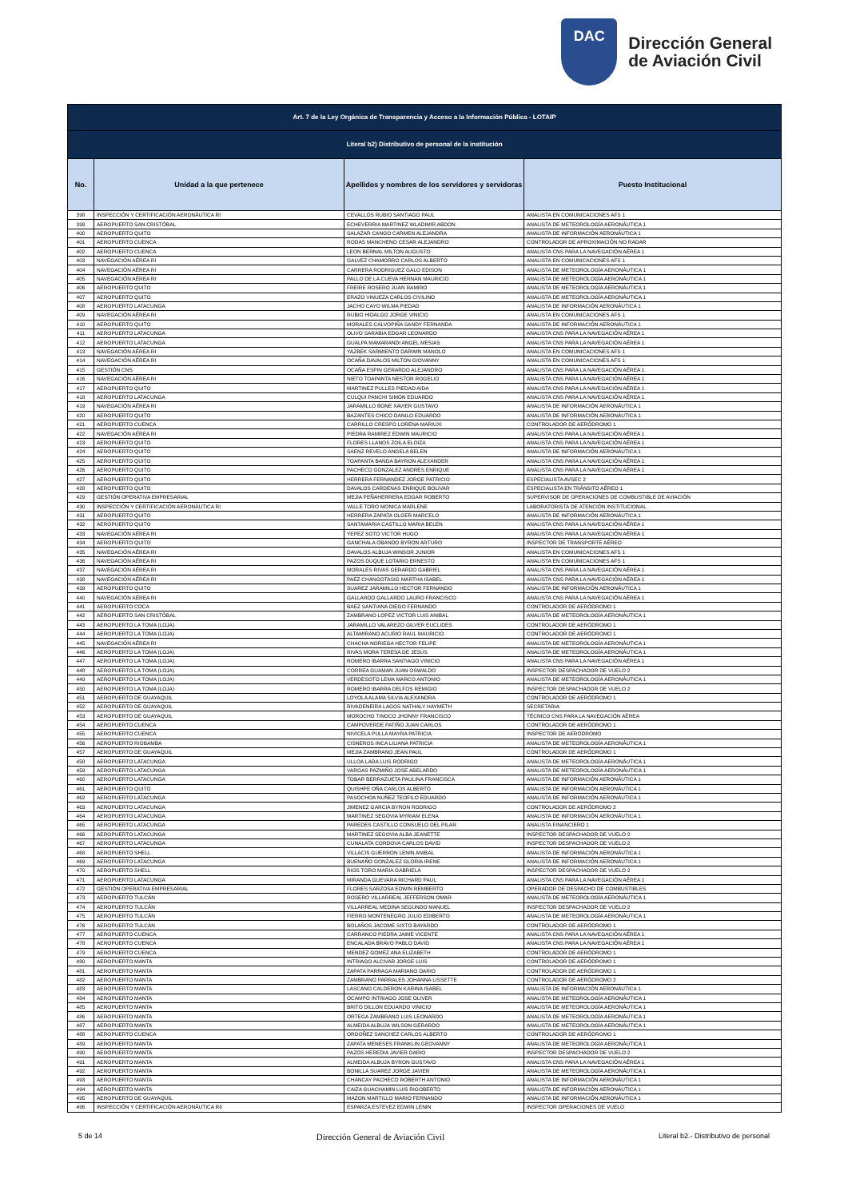DAC
Dirección General
de Aviación Civil
| Art. 7 de la Ley Orgánica de Transparencia y Acceso a la Información Pública - LOTAIP | | | |
| Literal b2) Distributivo de personal de la institución | | | |
| No. | Unidad a la que pertenece | Apellidos y nombres de los servidores y servidoras | Puesto Institucional |
| 398 | INSPECCIÓN Y CERTIFICACIÓN AERONÁUTICA RI | CEVALLOS RUBIO SANTIAGO PAUL | ANALISTA EN COMUNICACIONES AFS 1 |
| 399 | AEROPUERTO SAN CRISTÓBAL | ECHEVERRIA MARTINEZ WLADIMIR ABDON | ANALISTA DE METEOROLOGÍA AERONÁUTICA 1 |
| 400 | AEROPUERTO QUITO | SALAZAR CANGO CARMEN ALEJANDRA | ANALISTA DE INFORMACIÓN AERONÁUTICA 1 |
| 401 | AEROPUERTO CUENCA | RODAS MANCHENO CESAR ALEJANDRO | CONTROLADOR DE APROXIMACIÓN NO RADAR |
| 402 | AEROPUERTO CUENCA | LEON BERNAL MILTON AUGUSTO | ANALISTA CNS PARA LA NAVEGACIÓN AÉREA 1 |
| 403 | NAVEGACIÓN AÉREA RI | GALVEZ CHAMORRO CARLOS ALBERTO | ANALISTA EN COMUNICACIONES AFS 1 |
| 404 | NAVEGACIÓN AÉREA RI | CARRERA RODRIGUEZ GALO EDISON | ANALISTA DE METEOROLOGÍA AERONÁUTICA 1 |
| 405 | NAVEGACIÓN AÉREA RI | PALLO DE LA CUEVA HERNAN MAURICIO | ANALISTA DE METEOROLOGÍA AERONÁUTICA 1 |
| 406 | AEROPUERTO QUITO | FREIRE ROSERO JUAN RAMIRO | ANALISTA DE METEOROLOGÍA AERONÁUTICA 1 |
| 407 | AEROPUERTO QUITO | ERAZO VINUEZA CARLOS CIVILINO | ANALISTA DE METEOROLOGÍA AERONÁUTICA 1 |
| 408 | AEROPUERTO LATACUNGA | JACHO CAYO WILMA PIEDAD | ANALISTA DE INFORMACIÓN AERONÁUTICA 1 |
| 409 | NAVEGACIÓN AÉREA RI | RUBIO HIDALGO JORGE VINICIO | ANALISTA EN COMUNICACIONES AFS 1 |
| 410 | AEROPUERTO QUITO | MORALES CALVOPIÑA SANDY FERNANDA | ANALISTA DE INFORMACIÓN AERONÁUTICA 1 |
| 411 | AEROPUERTO LATACUNGA | OLIVO SARABIA EDGAR LEONARDO | ANALISTA CNS PARA LA NAVEGACIÓN AÉREA 1 |
| 412 | AEROPUERTO LATACUNGA | GUALPA MAMARANDI ANGEL MESIAS | ANALISTA CNS PARA LA NAVEGACIÓN AÉREA 1 |
| 413 | NAVEGACIÓN AÉREA RI | YAZBEK SARMIENTO DARWIN MANOLO | ANALISTA EN COMUNICACIONES AFS 1 |
| 414 | NAVEGACIÓN AÉREA RI | OCAÑA DAVALOS MILTON GIOVANNY | ANALISTA EN COMUNICACIONES AFS 1 |
| 415 | GESTIÓN CNS | OCAÑA ESPIN GERARDO ALEJANDRO | ANALISTA CNS PARA LA NAVEGACIÓN AÉREA 1 |
| 416 | NAVEGACIÓN AÉREA RI | NIETO TOAPANTA NESTOR ROGELIO | ANALISTA CNS PARA LA NAVEGACIÓN AÉREA 1 |
| 417 | AEROPUERTO QUITO | MARTINEZ PULLES PIEDAD AIDA | ANALISTA CNS PARA LA NAVEGACIÓN AÉREA 1 |
| 418 | AEROPUERTO LATACUNGA | CULQUI PANCHI SIMON EDUARDO | ANALISTA CNS PARA LA NAVEGACIÓN AÉREA 1 |
| 419 | NAVEGACIÓN AÉREA RI | JARAMILLO BONE XAVIER GUSTAVO | ANALISTA DE INFORMACIÓN AERONÁUTICA 1 |
| 420 | AEROPUERTO QUITO | BAZANTES CHICO DANILO EDUARDO | ANALISTA DE INFORMACIÓN AERONÁUTICA 1 |
| 421 | AEROPUERTO CUENCA | CARRILLO CRESPO LORENA MARIUXI | CONTROLADOR DE AERÓDROMO 1 |
| 422 | NAVEGACIÓN AÉREA RI | PIEDRA RAMIREZ EDWIN MAURICIO | ANALISTA CNS PARA LA NAVEGACIÓN AÉREA 1 |
| 423 | AEROPUERTO QUITO | FLORES LLANOS ZOILA ELOIZA | ANALISTA CNS PARA LA NAVEGACIÓN AÉREA 1 |
| 424 | AEROPUERTO QUITO | SAENZ REVELO ANGELA BELEN | ANALISTA DE INFORMACIÓN AERONÁUTICA 1 |
| 425 | AEROPUERTO QUITO | TOAPANTA BANDA BAYRON ALEXANDER | ANALISTA CNS PARA LA NAVEGACIÓN AÉREA 1 |
| 426 | AEROPUERTO QUITO | PACHECO GONZALEZ ANDRES ENRIQUE | ANALISTA CNS PARA LA NAVEGACIÓN AÉREA 1 |
| 427 | AEROPUERTO QUITO | HERRERA FERNANDEZ JORGE PATRICIO | ESPECIALISTA AVSEC 2 |
| 428 | AEROPUERTO QUITO | DAVALOS CARDENAS ENRIQUE BOLIVAR | ESPECIALISTA EN TRÁNSITO AÉREO 1 |
| 429 | GESTIÓN OPERATIVA EMPRESARIAL | MEJIA PEÑAHERRERA EDGAR ROBERTO | SUPERVISOR DE OPERACIONES DE COMBUSTIBLE DE AVIACIÓN |
| 430 | INSPECCIÓN Y CERTIFICACIÓN AERONÁUTICA RI | VALLE TORO MONICA MARLENE | LABORATORISTA DE ATENCIÓN INSTITUCIONAL |
| 431 | AEROPUERTO QUITO | HERRERA ZAPATA OLGER MARCELO | ANALISTA DE INFORMACIÓN AERONÁUTICA 1 |
| 432 | AEROPUERTO QUITO | SANTAMARIA CASTILLO MARIA BELEN | ANALISTA CNS PARA LA NAVEGACIÓN AÉREA 1 |
| 433 | NAVEGACIÓN AÉREA RI | YEPEZ SOTO VICTOR HUGO | ANALISTA CNS PARA LA NAVEGACIÓN AÉREA 1 |
| 434 | AEROPUERTO QUITO | GANCHALA OBANDO BYRON ARTURO | INSPECTOR DE TRANSPORTE AÉREO |
| 435 | NAVEGACIÓN AÉREA RI | DAVALOS ALBUJA WINSOR JUNIOR | ANALISTA EN COMUNICACIONES AFS 1 |
| 436 | NAVEGACIÓN AÉREA RI | PAZOS DUQUE LOTARIO ERNESTO | ANALISTA EN COMUNICACIONES AFS 1 |
| 437 | NAVEGACIÓN AÉREA RI | MORALES RIVAS GERARDO GABRIEL | ANALISTA CNS PARA LA NAVEGACIÓN AÉREA 1 |
| 438 | NAVEGACIÓN AÉREA RI | PAEZ CHANGOTASIG MARTHA ISABEL | ANALISTA CNS PARA LA NAVEGACIÓN AÉREA 1 |
| 439 | AEROPUERTO QUITO | SUAREZ JARAMILLO HECTOR FERNANDO | ANALISTA DE INFORMACIÓN AERONÁUTICA 1 |
| 440 | NAVEGACIÓN AÉREA RI | GALLARDO GALLARDO LAURO FRANCISCO | ANALISTA CNS PARA LA NAVEGACIÓN AÉREA 1 |
| 441 | AEROPUERTO COCA | BAEZ SANTIANA DIEGO FERNANDO | CONTROLADOR DE AERÓDROMO 1 |
| 442 | AEROPUERTO SAN CRISTÓBAL | ZAMBRANO LOPEZ VICTOR LUIS ANIBAL | ANALISTA DE METEOROLOGÍA AERONÁUTICA 1 |
| 443 | AEROPUERTO LA TOMA (LOJA) | JARAMILLO VALAREZO GILVER EUCLIDES | CONTROLADOR DE AERÓDROMO 1 |
| 444 | AEROPUERTO LA TOMA (LOJA) | ALTAMIRANO ACURIO RAUL MAURICIO | CONTROLADOR DE AERÓDROMO 1 |
| 445 | NAVEGACIÓN AÉREA RI | CHACHA NORIEGA HECTOR FELIPE | ANALISTA DE METEOROLOGÍA AERONÁUTICA 1 |
| 446 | AEROPUERTO LA TOMA (LOJA) | RIVAS MORA TERESA DE JESUS | ANALISTA DE METEOROLOGÍA AERONÁUTICA 1 |
| 447 | AEROPUERTO LA TOMA (LOJA) | ROMERO IBARRA SANTIAGO VINICIO | ANALISTA CNS PARA LA NAVEGACIÓN AÉREA 1 |
| 448 | AEROPUERTO LA TOMA (LOJA) | CORREA GUAMAN JUAN OSWALDO | INSPECTOR DESPACHADOR DE VUELO 2 |
| 449 | AEROPUERTO LA TOMA (LOJA) | VERDESOTO LEMA MARCO ANTONIO | ANALISTA DE METEOROLOGÍA AERONÁUTICA 1 |
| 450 | AEROPUERTO LA TOMA (LOJA) | ROMERO IBARRA DELFOS REMIGIO | INSPECTOR DESPACHADOR DE VUELO 2 |
| 451 | AEROPUERTO DE GUAYAQUIL | LOYOLA ALAMA SILVIA ALEXANDRA | CONTROLADOR DE AERÓDROMO 1 |
| 452 | AEROPUERTO DE GUAYAQUIL | RIVADENEIRA LAGOS NATHALY HAYMETH | SECRETARIA |
| 453 | AEROPUERTO DE GUAYAQUIL | MOROCHO TINOCO JHONNY FRANCISCO | TÉCNICO CNS PARA LA NAVEGACIÓN AÉREA |
| 454 | AEROPUERTO CUENCA | CAMPOVERDE PATIÑO JUAN CARLOS | CONTROLADOR DE AERÓDROMO 1 |
| 455 | AEROPUERTO CUENCA | NIVICELA PULLA MAYRA PATRICIA | INSPECTOR DE AERÓDROMO |
| 456 | AEROPUERTO RIOBAMBA | CISNEROS INCA LILIANA PATRICIA | ANALISTA DE METEOROLOGÍA AERONÁUTICA 1 |
| 457 | AEROPUERTO DE GUAYAQUIL | MEJIA ZAMBRANO JEAN PAUL | CONTROLADOR DE AERÓDROMO 1 |
| 458 | AEROPUERTO LATACUNGA | ULLOA LARA LUIS RODRIGO | ANALISTA DE METEOROLOGÍA AERONÁUTICA 1 |
| 459 | AEROPUERTO LATACUNGA | VARGAS PAZMIÑO JOSE ABELARDO | ANALISTA DE METEOROLOGÍA AERONÁUTICA 1 |
| 460 | AEROPUERTO LATACUNGA | TOBAR BERRAZUETA PAULINA FRANCISCA | ANALISTA DE INFORMACIÓN AERONÁUTICA 1 |
| 461 | AEROPUERTO QUITO | QUISHPE OÑA CARLOS ALBERTO | ANALISTA DE INFORMACIÓN AERONÁUTICA 1 |
| 462 | AEROPUERTO LATACUNGA | PASOCHOA NUÑEZ TEOFILO EDUARDO | ANALISTA DE INFORMACIÓN AERONÁUTICA 1 |
| 463 | AEROPUERTO LATACUNGA | JIMENEZ GARCIA BYRON RODRIGO | CONTROLADOR DE AERÓDROMO 2 |
| 464 | AEROPUERTO LATACUNGA | MARTINEZ SEGOVIA MYRIAM ELENA | ANALISTA DE INFORMACIÓN AERONÁUTICA 1 |
| 465 | AEROPUERTO LATACUNGA | PAREDES CASTILLO CONSUELO DEL PILAR | ANALISTA FINANCIERO 1 |
| 466 | AEROPUERTO LATACUNGA | MARTINEZ SEGOVIA ALBA JEANETTE | INSPECTOR DESPACHADOR DE VUELO 2 |
| 467 | AEROPUERTO LATACUNGA | CUNALATA CORDOVA CARLOS DAVID | INSPECTOR DESPACHADOR DE VUELO 2 |
| 468 | AEROPUERTO SHELL | VILLACIS GUERRON LENIN ANIBAL | ANALISTA DE INFORMACIÓN AERONÁUTICA 1 |
| 469 | AEROPUERTO LATACUNGA | BUENAÑO GONZALEZ GLORIA IRENE | ANALISTA DE INFORMACIÓN AERONÁUTICA 1 |
| 470 | AEROPUERTO SHELL | RIOS TORO MARIA GABRIELA | INSPECTOR DESPACHADOR DE VUELO 2 |
| 471 | AEROPUERTO LATACUNGA | MIRANDA GUEVARA RICHARD PAUL | ANALISTA CNS PARA LA NAVEGACIÓN AÉREA 1 |
| 472 | GESTIÓN OPERATIVA EMPRESARIAL | FLORES SARZOSA EDWIN REMBERTO | OPERADOR DE DESPACHO DE COMBUSTIBLES |
| 473 | AEROPUERTO TULCÁN | ROSERO VILLARREAL JEFFERSON OMAR | ANALISTA DE METEOROLOGÍA AERONÁUTICA 1 |
| 474 | AEROPUERTO TULCÁN | VILLARREAL MEDINA SEGUNDO MANUEL | INSPECTOR DESPACHADOR DE VUELO 2 |
| 475 | AEROPUERTO TULCÁN | FIERRO MONTENEGRO JULIO EDIBERTO | ANALISTA DE METEOROLOGÍA AERONÁUTICA 1 |
| 476 | AEROPUERTO TULCÁN | BOLAÑOS JACOME SIXTO BAYARDO | CONTROLADOR DE AERÓDROMO 1 |
| 477 | AEROPUERTO CUENCA | CARRANCO PIEDRA JAIME VICENTE | ANALISTA CNS PARA LA NAVEGACIÓN AÉREA 1 |
| 478 | AEROPUERTO CUENCA | ENCALADA BRAVO PABLO DAVID | ANALISTA CNS PARA LA NAVEGACIÓN AÉREA 1 |
| 479 | AEROPUERTO CUENCA | MENDEZ GOMEZ ANA ELIZABETH | CONTROLADOR DE AERÓDROMO 1 |
| 480 | AEROPUERTO MANTA | INTRIAGO ALCIVAR JORGE LUIS | CONTROLADOR DE AERÓDROMO 1 |
| 481 | AEROPUERTO MANTA | ZAPATA PARRAGA MARIANO DARIO | CONTROLADOR DE AERÓDROMO 1 |
| 482 | AEROPUERTO MANTA | ZAMBRANO PARRALES JOHANNA LISSETTE | CONTROLADOR DE AERÓDROMO 2 |
| 483 | AEROPUERTO MANTA | LASCANO CALDERON KARINA ISABEL | ANALISTA DE INFORMACIÓN AERONÁUTICA 1 |
| 484 | AEROPUERTO MANTA | OCAMPO INTRIAGO JOSE OLIVER | ANALISTA DE METEOROLOGÍA AERONÁUTICA 1 |
| 485 | AEROPUERTO MANTA | BRITO DILLON EDUARDO VINICIO | ANALISTA DE METEOROLOGÍA AERONÁUTICA 1 |
| 486 | AEROPUERTO MANTA | ORTEGA ZAMBRANO LUIS LEONARDO | ANALISTA DE METEOROLOGÍA AERONÁUTICA 1 |
| 487 | AEROPUERTO MANTA | ALMEIDA ALBUJA WILSON GERARDO | ANALISTA DE METEOROLOGÍA AERONÁUTICA 1 |
| 488 | AEROPUERTO CUENCA | ORDOÑEZ SANCHEZ CARLOS ALBERTO | CONTROLADOR DE AERÓDROMO 1 |
| 489 | AEROPUERTO MANTA | ZAPATA MENESES FRANKLIN GEOVANNY | ANALISTA DE METEOROLOGÍA AERONÁUTICA 1 |
| 490 | AEROPUERTO MANTA | PAZOS HEREDIA JAVIER DARIO | INSPECTOR DESPACHADOR DE VUELO 2 |
| 491 | AEROPUERTO MANTA | ALMEIDA ALBUJA BYRON GUSTAVO | ANALISTA CNS PARA LA NAVEGACIÓN AÉREA 1 |
| 492 | AEROPUERTO MANTA | BONILLA SUAREZ JORGE JAVIER | ANALISTA DE METEOROLOGÍA AERONÁUTICA 1 |
| 493 | AEROPUERTO MANTA | CHANCAY PACHECO ROBERTH ANTONIO | ANALISTA DE INFORMACIÓN AERONÁUTICA 1 |
| 494 | AEROPUERTO MANTA | CAIZA GUACHAMIN LUIS RIGOBERTO | ANALISTA DE INFORMACIÓN AERONÁUTICA 1 |
| 495 | AEROPUERTO DE GUAYAQUIL | MAZON MARTILLO MARIO FERNANDO | ANALISTA DE INFORMACIÓN AERONÁUTICA 1 |
| 496 | INSPECCIÓN Y CERTIFICACIÓN AERONÁUTICA RII | ESPARZA ESTEVEZ EDWIN LENIN | INSPECTOR OPERACIONES DE VUELO |
5 de 14 Dirección General de Aviación Civil Literal b2.- Distributivo de personal